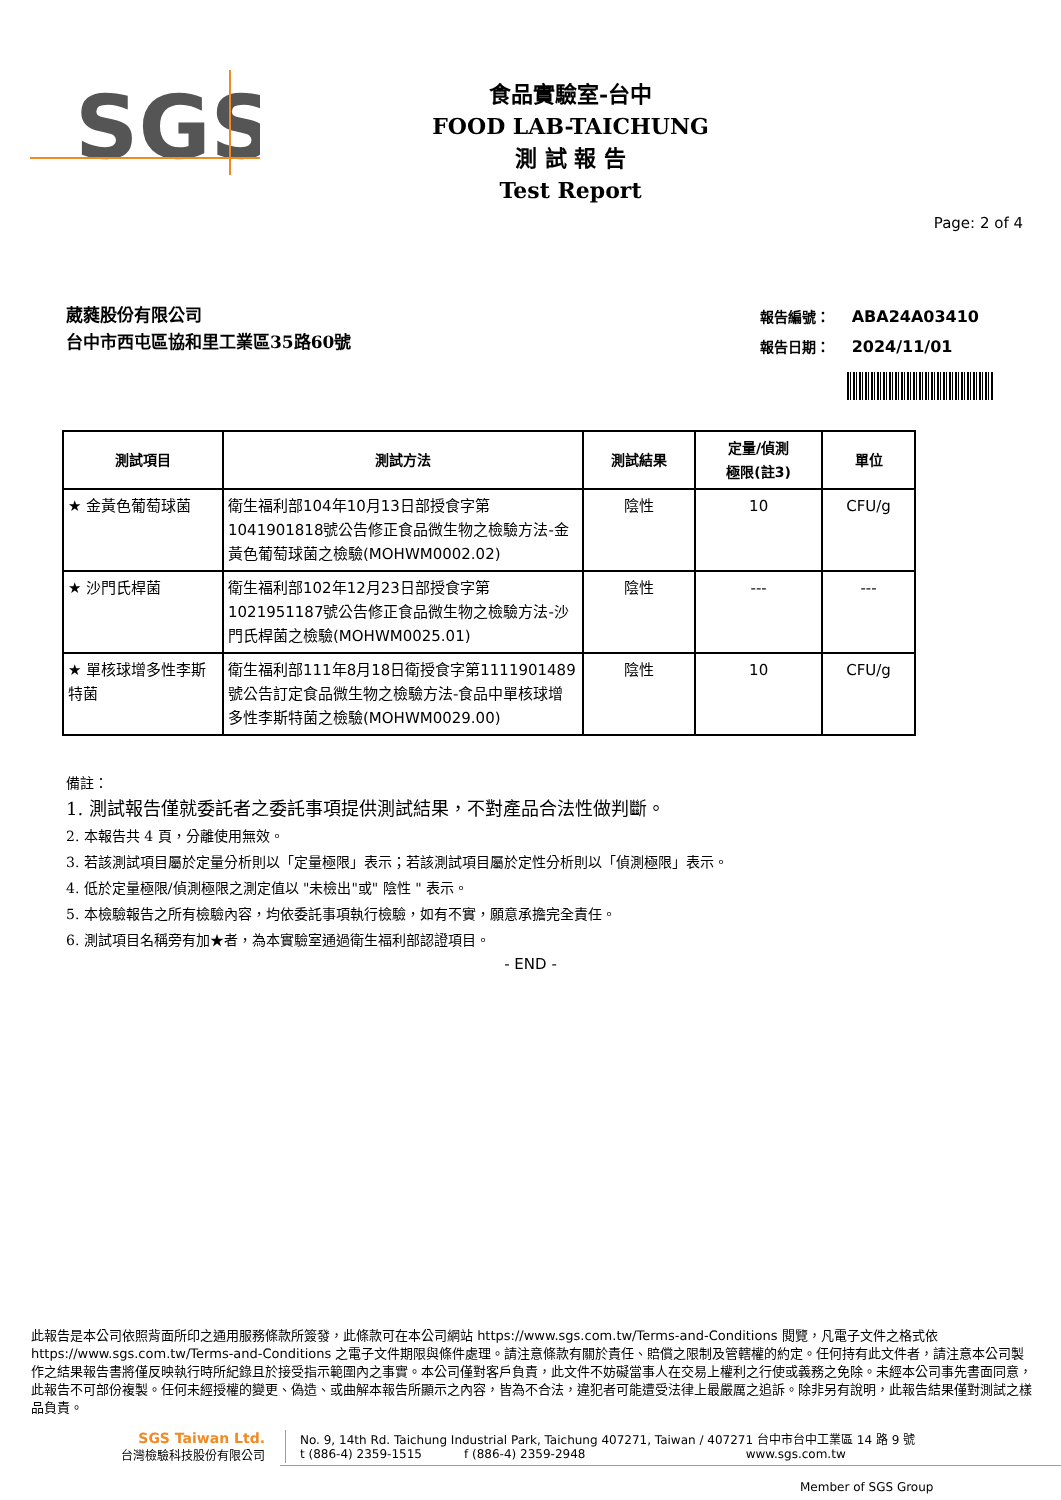SGS
食品實驗室-台中
FOOD LAB-TAICHUNG
測 試 報 告
Test Report
Page: 2 of 4
葳蕤股份有限公司
台中市西屯區協和里工業區35路60號
| 報告編號： | ABA24A03410 |
| 報告日期： | 2024/11/01 |
| 測試項目 | 測試方法 | 測試結果 | 定量/偵測 極限(註3) | 單位 |
| --- | --- | --- | --- | --- |
| ★ 金黃色葡萄球菌 | 衛生福利部104年10月13日部授食字第1041901818號公告修正食品微生物之檢驗方法-金黃色葡萄球菌之檢驗(MOHWM0002.02) | 陰性 | 10 | CFU/g |
| ★ 沙門氏桿菌 | 衛生福利部102年12月23日部授食字第1021951187號公告修正食品微生物之檢驗方法-沙門氏桿菌之檢驗(MOHWM0025.01) | 陰性 | --- | --- |
| ★ 單核球增多性李斯特菌 | 衛生福利部111年8月18日衛授食字第1111901489號公告訂定食品微生物之檢驗方法-食品中單核球增多性李斯特菌之檢驗(MOHWM0029.00) | 陰性 | 10 | CFU/g |
備註：
1. 測試報告僅就委託者之委託事項提供測試結果，不對產品合法性做判斷。
2. 本報告共 4 頁，分離使用無效。
3. 若該測試項目屬於定量分析則以「定量極限」表示；若該測試項目屬於定性分析則以「偵測極限」表示。
4. 低於定量極限/偵測極限之測定值以 "未檢出"或" 陰性 " 表示。
5. 本檢驗報告之所有檢驗內容，均依委託事項執行檢驗，如有不實，願意承擔完全責任。
6. 測試項目名稱旁有加★者，為本實驗室通過衛生福利部認證項目。
- END -
此報告是本公司依照背面所印之通用服務條款所簽發，此條款可在本公司網站 https://www.sgs.com.tw/Terms-and-Conditions 閱覽，凡電子文件之格式依 https://www.sgs.com.tw/Terms-and-Conditions 之電子文件期限與條件處理。請注意條款有關於責任、賠償之限制及管轄權的約定。任何持有此文件者，請注意本公司製作之結果報告書將僅反映執行時所紀錄且於接受指示範圍內之事實。本公司僅對客戶負責，此文件不妨礙當事人在交易上權利之行使或義務之免除。未經本公司事先書面同意，此報告不可部份複製。任何未經授權的變更、偽造、或曲解本報告所顯示之內容，皆為不合法，違犯者可能遭受法律上最嚴厲之追訴。除非另有說明，此報告結果僅對測試之樣品負責。
SGS Taiwan Ltd.
台灣檢驗科技股份有限公司
No. 9, 14th Rd. Taichung Industrial Park, Taichung 407271, Taiwan / 407271 台中市台中工業區 14 路 9 號
t (886-4) 2359-1515 f (886-4) 2359-2948 www.sgs.com.tw
Member of SGS Group